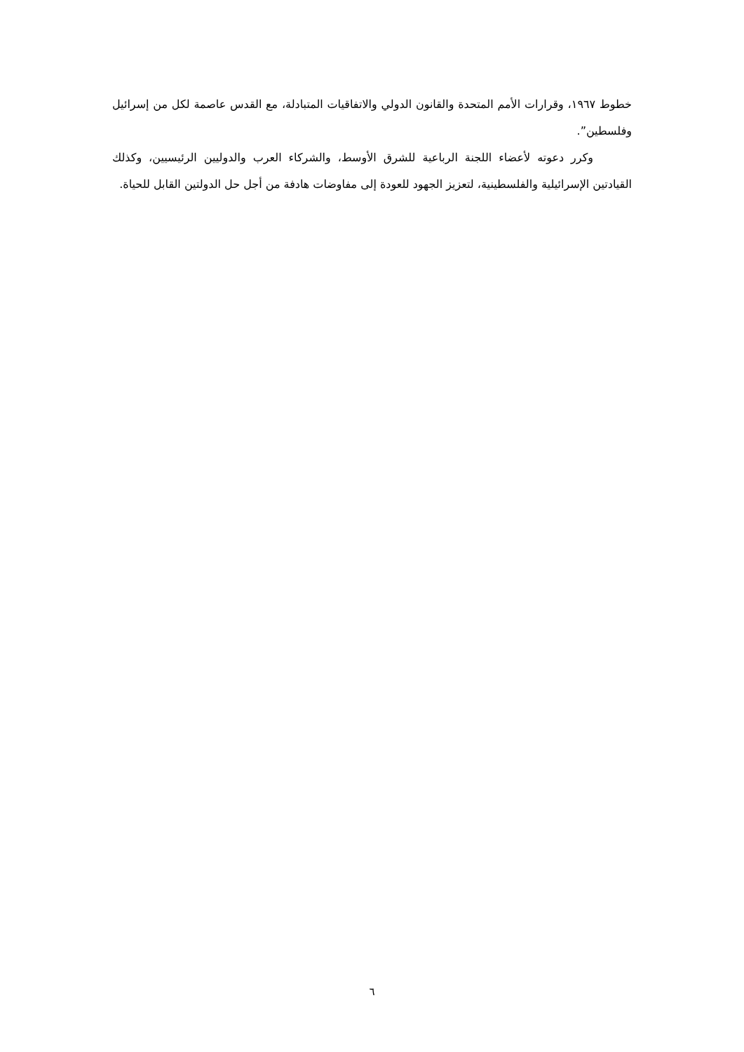خطوط ١٩٦٧، وقرارات الأمم المتحدة والقانون الدولي والاتفاقيات المتبادلة، مع القدس عاصمة لكل من إسرائيل وفلسطين”.
وكرر دعوته لأعضاء اللجنة الرباعية للشرق الأوسط، والشركاء العرب والدوليين الرئيسيين، وكذلك القيادتين الإسرائيلية والفلسطينية، لتعزيز الجهود للعودة إلى مفاوضات هادفة من أجل حل الدولتين القابل للحياة.
٦